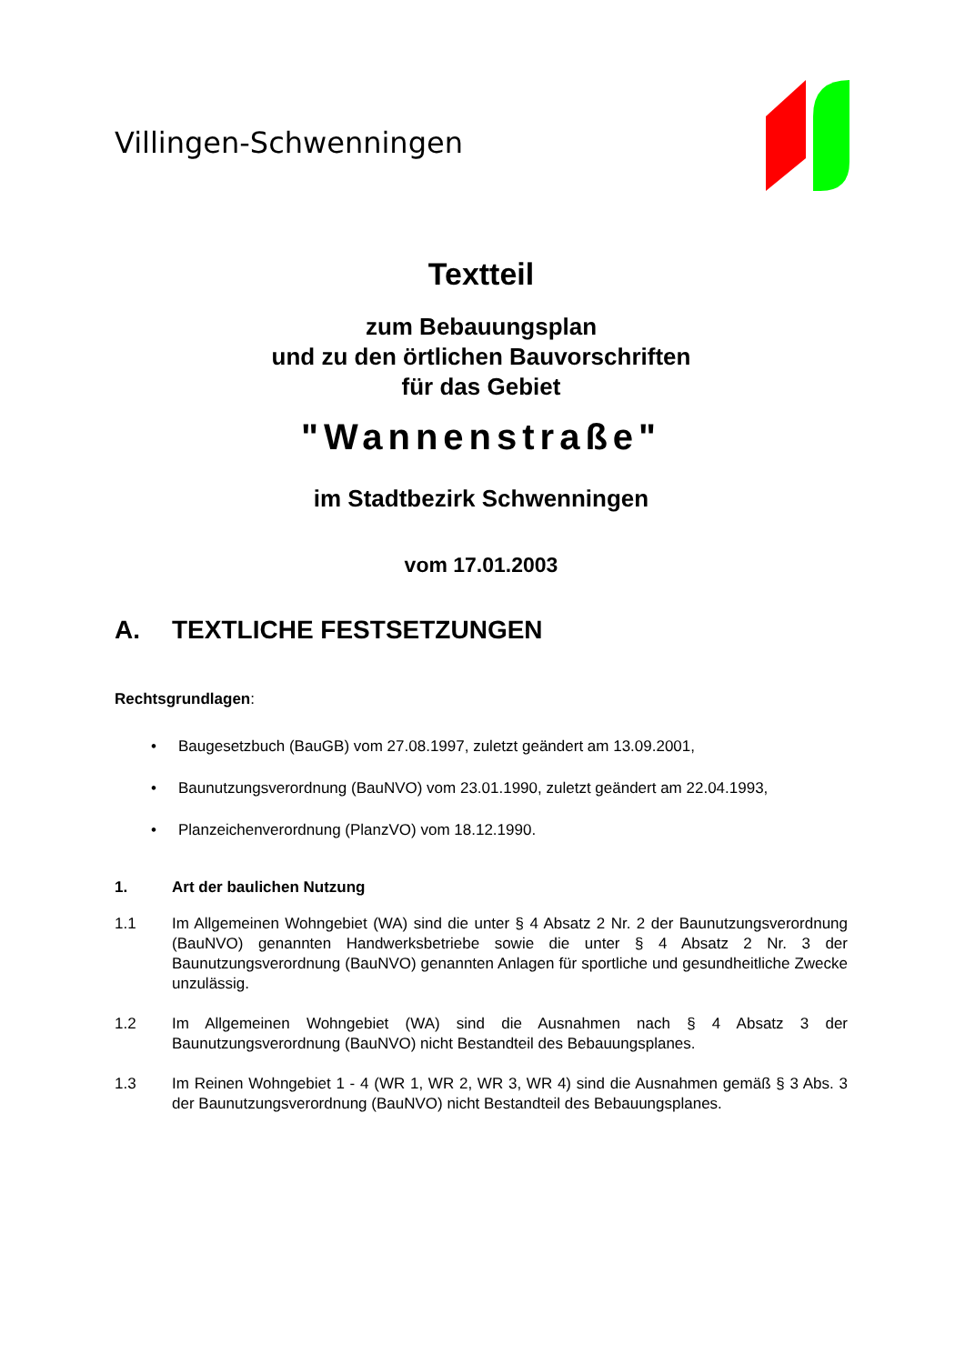Villingen-Schwenningen
Textteil
zum Bebauungsplan
und zu den örtlichen Bauvorschriften
für das Gebiet
"Wannenstraße"
im Stadtbezirk Schwenningen
vom 17.01.2003
A. TEXTLICHE FESTSETZUNGEN
Rechtsgrundlagen:
• Baugesetzbuch (BauGB) vom 27.08.1997, zuletzt geändert am 13.09.2001,
• Baunutzungsverordnung (BauNVO) vom 23.01.1990, zuletzt geändert am 22.04.1993,
• Planzeichenverordnung (PlanzVO) vom 18.12.1990.
1. Art der baulichen Nutzung
1.1 Im Allgemeinen Wohngebiet (WA) sind die unter § 4 Absatz 2 Nr. 2 der Baunutzungsverordnung (BauNVO) genannten Handwerksbetriebe sowie die unter § 4 Absatz 2 Nr. 3 der Baunutzungsverordnung (BauNVO) genannten Anlagen für sportliche und gesundheitliche Zwecke unzulässig.
1.2 Im Allgemeinen Wohngebiet (WA) sind die Ausnahmen nach § 4 Absatz 3 der Baunutzungsverordnung (BauNVO) nicht Bestandteil des Bebauungsplanes.
1.3 Im Reinen Wohngebiet 1 - 4 (WR 1, WR 2, WR 3, WR 4) sind die Ausnahmen gemäß § 3 Abs. 3 der Baunutzungsverordnung (BauNVO) nicht Bestandteil des Bebauungsplanes.